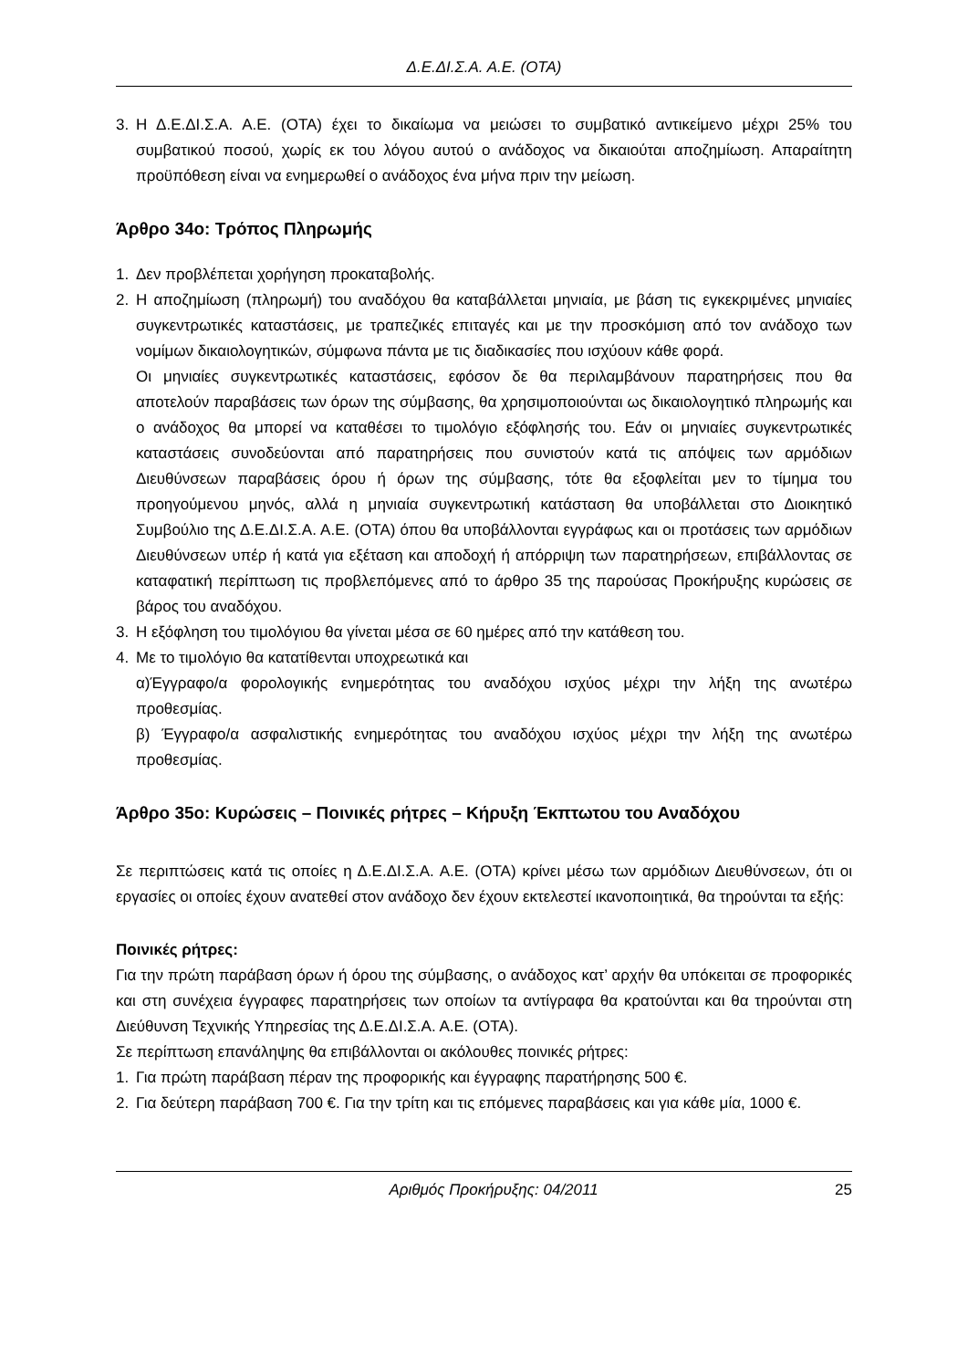Δ.Ε.ΔΙ.Σ.Α. Α.Ε. (ΟΤΑ)
3. Η Δ.Ε.ΔΙ.Σ.Α. Α.Ε. (ΟΤΑ) έχει το δικαίωμα να μειώσει το συμβατικό αντικείμενο μέχρι 25% του συμβατικού ποσού, χωρίς εκ του λόγου αυτού ο ανάδοχος να δικαιούται αποζημίωση. Απαραίτητη προϋπόθεση είναι να ενημερωθεί ο ανάδοχος ένα μήνα πριν την μείωση.
Άρθρο 34ο: Τρόπος Πληρωμής
1. Δεν προβλέπεται χορήγηση προκαταβολής.
2. Η αποζημίωση (πληρωμή) του αναδόχου θα καταβάλλεται μηνιαία, με βάση τις εγκεκριμένες μηνιαίες συγκεντρωτικές καταστάσεις, με τραπεζικές επιταγές και με την προσκόμιση από τον ανάδοχο των νομίμων δικαιολογητικών, σύμφωνα πάντα με τις διαδικασίες που ισχύουν κάθε φορά.
Οι μηνιαίες συγκεντρωτικές καταστάσεις, εφόσον δε θα περιλαμβάνουν παρατηρήσεις που θα αποτελούν παραβάσεις των όρων της σύμβασης, θα χρησιμοποιούνται ως δικαιολογητικό πληρωμής και ο ανάδοχος θα μπορεί να καταθέσει το τιμολόγιο εξόφλησής του. Εάν οι μηνιαίες συγκεντρωτικές καταστάσεις συνοδεύονται από παρατηρήσεις που συνιστούν κατά τις απόψεις των αρμόδιων Διευθύνσεων παραβάσεις όρου ή όρων της σύμβασης, τότε θα εξοφλείται μεν το τίμημα του προηγούμενου μηνός, αλλά η μηνιαία συγκεντρωτική κατάσταση θα υποβάλλεται στο Διοικητικό Συμβούλιο της Δ.Ε.ΔΙ.Σ.Α. Α.Ε. (ΟΤΑ) όπου θα υποβάλλονται εγγράφως και οι προτάσεις των αρμόδιων Διευθύνσεων υπέρ ή κατά για εξέταση και αποδοχή ή απόρριψη των παρατηρήσεων, επιβάλλοντας σε καταφατική περίπτωση τις προβλεπόμενες από το άρθρο 35 της παρούσας Προκήρυξης κυρώσεις σε βάρος του αναδόχου.
3. Η εξόφληση του τιμολόγιου θα γίνεται μέσα σε 60 ημέρες από την κατάθεση του.
4. Με το τιμολόγιο θα κατατίθενται υποχρεωτικά και
α)Έγγραφο/α φορολογικής ενημερότητας του αναδόχου ισχύος μέχρι την λήξη της ανωτέρω προθεσμίας.
β) Έγγραφο/α ασφαλιστικής ενημερότητας του αναδόχου ισχύος μέχρι την λήξη της ανωτέρω προθεσμίας.
Άρθρο 35ο: Κυρώσεις – Ποινικές ρήτρες – Κήρυξη Έκπτωτου του Αναδόχου
Σε περιπτώσεις κατά τις οποίες η Δ.Ε.ΔΙ.Σ.Α. Α.Ε. (ΟΤΑ) κρίνει μέσω των αρμόδιων Διευθύνσεων, ότι οι εργασίες οι οποίες έχουν ανατεθεί στον ανάδοχο δεν έχουν εκτελεστεί ικανοποιητικά, θα τηρούνται τα εξής:
Ποινικές ρήτρες:
Για την πρώτη παράβαση όρων ή όρου της σύμβασης, ο ανάδοχος κατ’ αρχήν θα υπόκειται σε προφορικές και στη συνέχεια έγγραφες παρατηρήσεις των οποίων τα αντίγραφα θα κρατούνται και θα τηρούνται στη Διεύθυνση Τεχνικής Υπηρεσίας της Δ.Ε.ΔΙ.Σ.Α. Α.Ε. (ΟΤΑ).
Σε περίπτωση επανάληψης θα επιβάλλονται οι ακόλουθες ποινικές ρήτρες:
1. Για πρώτη παράβαση πέραν της προφορικής και έγγραφης παρατήρησης 500 €.
2. Για δεύτερη παράβαση 700 €. Για την τρίτη και τις επόμενες παραβάσεις και για κάθε μία, 1000 €.
Αριθμός Προκήρυξης: 04/2011 25